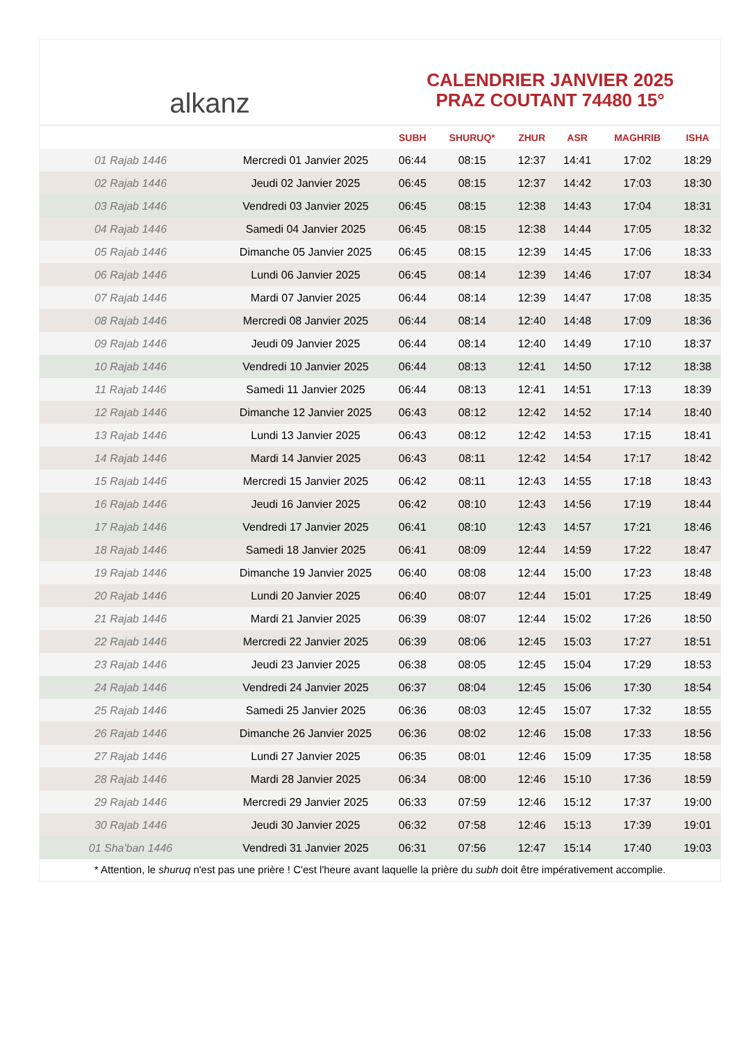alkanz
CALENDRIER JANVIER 2025
PRAZ COUTANT 74480 15°
| | | SUBH | SHURUQ* | ZHUR | ASR | MAGHRIB | ISHA |
| --- | --- | --- | --- | --- | --- | --- | --- |
| 01 Rajab 1446 | Mercredi 01 Janvier 2025 | 06:44 | 08:15 | 12:37 | 14:41 | 17:02 | 18:29 |
| 02 Rajab 1446 | Jeudi 02 Janvier 2025 | 06:45 | 08:15 | 12:37 | 14:42 | 17:03 | 18:30 |
| 03 Rajab 1446 | Vendredi 03 Janvier 2025 | 06:45 | 08:15 | 12:38 | 14:43 | 17:04 | 18:31 |
| 04 Rajab 1446 | Samedi 04 Janvier 2025 | 06:45 | 08:15 | 12:38 | 14:44 | 17:05 | 18:32 |
| 05 Rajab 1446 | Dimanche 05 Janvier 2025 | 06:45 | 08:15 | 12:39 | 14:45 | 17:06 | 18:33 |
| 06 Rajab 1446 | Lundi 06 Janvier 2025 | 06:45 | 08:14 | 12:39 | 14:46 | 17:07 | 18:34 |
| 07 Rajab 1446 | Mardi 07 Janvier 2025 | 06:44 | 08:14 | 12:39 | 14:47 | 17:08 | 18:35 |
| 08 Rajab 1446 | Mercredi 08 Janvier 2025 | 06:44 | 08:14 | 12:40 | 14:48 | 17:09 | 18:36 |
| 09 Rajab 1446 | Jeudi 09 Janvier 2025 | 06:44 | 08:14 | 12:40 | 14:49 | 17:10 | 18:37 |
| 10 Rajab 1446 | Vendredi 10 Janvier 2025 | 06:44 | 08:13 | 12:41 | 14:50 | 17:12 | 18:38 |
| 11 Rajab 1446 | Samedi 11 Janvier 2025 | 06:44 | 08:13 | 12:41 | 14:51 | 17:13 | 18:39 |
| 12 Rajab 1446 | Dimanche 12 Janvier 2025 | 06:43 | 08:12 | 12:42 | 14:52 | 17:14 | 18:40 |
| 13 Rajab 1446 | Lundi 13 Janvier 2025 | 06:43 | 08:12 | 12:42 | 14:53 | 17:15 | 18:41 |
| 14 Rajab 1446 | Mardi 14 Janvier 2025 | 06:43 | 08:11 | 12:42 | 14:54 | 17:17 | 18:42 |
| 15 Rajab 1446 | Mercredi 15 Janvier 2025 | 06:42 | 08:11 | 12:43 | 14:55 | 17:18 | 18:43 |
| 16 Rajab 1446 | Jeudi 16 Janvier 2025 | 06:42 | 08:10 | 12:43 | 14:56 | 17:19 | 18:44 |
| 17 Rajab 1446 | Vendredi 17 Janvier 2025 | 06:41 | 08:10 | 12:43 | 14:57 | 17:21 | 18:46 |
| 18 Rajab 1446 | Samedi 18 Janvier 2025 | 06:41 | 08:09 | 12:44 | 14:59 | 17:22 | 18:47 |
| 19 Rajab 1446 | Dimanche 19 Janvier 2025 | 06:40 | 08:08 | 12:44 | 15:00 | 17:23 | 18:48 |
| 20 Rajab 1446 | Lundi 20 Janvier 2025 | 06:40 | 08:07 | 12:44 | 15:01 | 17:25 | 18:49 |
| 21 Rajab 1446 | Mardi 21 Janvier 2025 | 06:39 | 08:07 | 12:44 | 15:02 | 17:26 | 18:50 |
| 22 Rajab 1446 | Mercredi 22 Janvier 2025 | 06:39 | 08:06 | 12:45 | 15:03 | 17:27 | 18:51 |
| 23 Rajab 1446 | Jeudi 23 Janvier 2025 | 06:38 | 08:05 | 12:45 | 15:04 | 17:29 | 18:53 |
| 24 Rajab 1446 | Vendredi 24 Janvier 2025 | 06:37 | 08:04 | 12:45 | 15:06 | 17:30 | 18:54 |
| 25 Rajab 1446 | Samedi 25 Janvier 2025 | 06:36 | 08:03 | 12:45 | 15:07 | 17:32 | 18:55 |
| 26 Rajab 1446 | Dimanche 26 Janvier 2025 | 06:36 | 08:02 | 12:46 | 15:08 | 17:33 | 18:56 |
| 27 Rajab 1446 | Lundi 27 Janvier 2025 | 06:35 | 08:01 | 12:46 | 15:09 | 17:35 | 18:58 |
| 28 Rajab 1446 | Mardi 28 Janvier 2025 | 06:34 | 08:00 | 12:46 | 15:10 | 17:36 | 18:59 |
| 29 Rajab 1446 | Mercredi 29 Janvier 2025 | 06:33 | 07:59 | 12:46 | 15:12 | 17:37 | 19:00 |
| 30 Rajab 1446 | Jeudi 30 Janvier 2025 | 06:32 | 07:58 | 12:46 | 15:13 | 17:39 | 19:01 |
| 01 Sha'ban 1446 | Vendredi 31 Janvier 2025 | 06:31 | 07:56 | 12:47 | 15:14 | 17:40 | 19:03 |
* Attention, le shuruq n'est pas une prière ! C'est l'heure avant laquelle la prière du subh doit être impérativement accomplie.